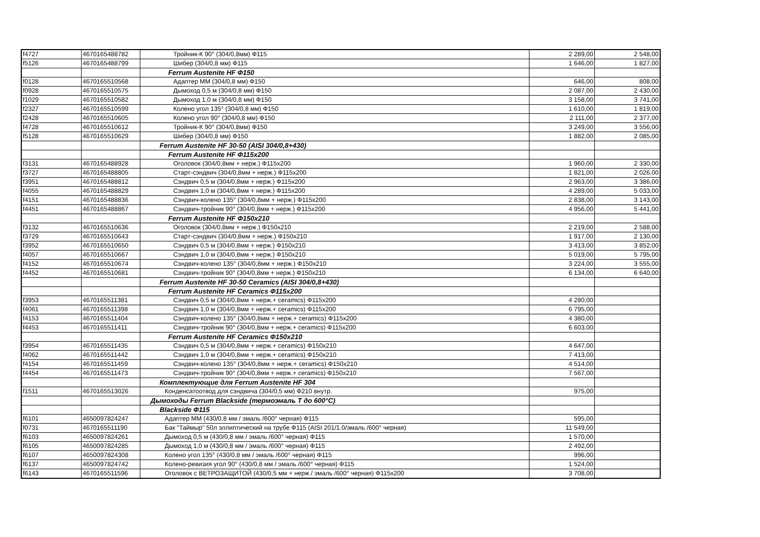| f4727 | 4670165488782 | Тройник-К 90° (304/0,8мм) Ф115 | 2 289,00 | 2 548,00 |
| f5126 | 4670165488799 | Шибер (304/0,8 мм) Ф115 | 1 646,00 | 1 827,00 |
| | | Ferrum Austenite HF Ф150 | | |
| f0128 | 4670165510568 | Адаптер ММ (304/0,8 мм) Ф150 | 646,00 | 808,00 |
| f0928 | 4670165510575 | Дымоход 0,5 м (304/0,8 мм) Ф150 | 2 087,00 | 2 430,00 |
| f1029 | 4670165510582 | Дымоход 1,0 м (304/0,8 мм) Ф150 | 3 158,00 | 3 741,00 |
| f2327 | 4670165510599 | Колено угол 135° (304/0,8 мм) Ф150 | 1 610,00 | 1 819,00 |
| f2428 | 4670165510605 | Колено угол 90° (304/0,8 мм) Ф150 | 2 111,00 | 2 377,00 |
| f4728 | 4670165510612 | Тройник-К 90° (304/0,8мм) Ф150 | 3 249,00 | 3 556,00 |
| f5128 | 4670165510629 | Шибер (304/0,8 мм) Ф150 | 1 882,00 | 2 085,00 |
| | | Ferrum Austenite HF 30-50 (AISI 304/0,8+430) | | |
| | | Ferrum Austenite HF Ф115х200 | | |
| f3131 | 4670165488928 | Оголовок (304/0,8мм + нерж.) Ф115х200 | 1 960,00 | 2 330,00 |
| f3727 | 4670165488805 | Старт-сэндвич (304/0,8мм + нерж.) Ф115х200 | 1 821,00 | 2 026,00 |
| f3951 | 4670165488812 | Сэндвич 0,5 м (304/0,8мм + нерж.) Ф115х200 | 2 963,00 | 3 386,00 |
| f4055 | 4670165488829 | Сэндвич 1,0 м (304/0,8мм + нерж.) Ф115х200 | 4 289,00 | 5 033,00 |
| f4151 | 4670165488836 | Сэндвич-колено 135° (304/0,8мм + нерж.) Ф115х200 | 2 838,00 | 3 143,00 |
| f4451 | 4670165488867 | Сэндвич-тройник 90° (304/0,8мм + нерж.) Ф115х200 | 4 956,00 | 5 441,00 |
| | | Ferrum Austenite HF Ф150х210 | | |
| f3132 | 4670165510636 | Оголовок (304/0,8мм + нерж.) Ф150х210 | 2 219,00 | 2 588,00 |
| f3729 | 4670165510643 | Старт-сэндвич (304/0,8мм + нерж.) Ф150х210 | 1 917,00 | 2 130,00 |
| f3952 | 4670165510650 | Сэндвич 0,5 м (304/0,8мм + нерж.) Ф150х210 | 3 413,00 | 3 852,00 |
| f4057 | 4670165510667 | Сэндвич 1,0 м (304/0,8мм + нерж.) Ф150х210 | 5 019,00 | 5 795,00 |
| f4152 | 4670165510674 | Сэндвич-колено 135° (304/0,8мм + нерж.) Ф150х210 | 3 224,00 | 3 555,00 |
| f4452 | 4670165510681 | Сэндвич-тройник 90° (304/0,8мм + нерж.) Ф150х210 | 6 134,00 | 6 640,00 |
| | | Ferrum Austenite HF 30-50 Ceramics (AISI 304/0,8+430) | | |
| | | Ferrum Austenite HF Ceramics Ф115х200 | | |
| f3953 | 4670165511381 | Сэндвич 0,5 м (304/0,8мм + нерж.+ ceramics) Ф115х200 | 4 280,00 | |
| f4061 | 4670165511398 | Сэндвич 1,0 м (304/0,8мм + нерж.+ ceramics) Ф115х200 | 6 795,00 | |
| f4153 | 4670165511404 | Сэндвич-колено 135° (304/0,8мм + нерж.+ ceramics) Ф115х200 | 4 380,00 | |
| f4453 | 4670165511411 | Сэндвич-тройник 90° (304/0,8мм + нерж.+ ceramics) Ф115х200 | 6 603,00 | |
| | | Ferrum Austenite HF Ceramics Ф150х210 | | |
| f3954 | 4670165511435 | Сэндвич 0,5 м (304/0,8мм + нерж.+ ceramics) Ф150х210 | 4 647,00 | |
| f4062 | 4670165511442 | Сэндвич 1,0 м (304/0,8мм + нерж.+ ceramics) Ф150х210 | 7 413,00 | |
| f4154 | 4670165511459 | Сэндвич-колено 135° (304/0,8мм + нерж.+ ceramics) Ф150х210 | 4 514,00 | |
| f4454 | 4670165511473 | Сэндвич-тройник 90° (304/0,8мм + нерж.+ ceramics) Ф150х210 | 7 567,00 | |
| | | Комплектующие для Ferrum Austenite HF 304 | | |
| f1511 | 4670165513026 | Конденсатоотвод для сэндвича (304/0,5 мм) Ф210 внутр. | 975,00 | |
| | | Дымоходы Ferrum Blackside (термоэмаль Т до 600°С) | | |
| | | Blackside Ф115 | | |
| f6101 | 4650097824247 | Адаптер ММ (430/0,8 мм / эмаль /600° черная) Ф115 | 595,00 | |
| f0731 | 4670165511190 | Бак "Таймыр" 50л эллиптический на трубе Ф115 (AISI 201/1.0/эмаль /600° черная) | 11 549,00 | |
| f6103 | 4650097824261 | Дымоход 0,5 м (430/0,8 мм / эмаль /600° черная) Ф115 | 1 570,00 | |
| f6105 | 4650097824285 | Дымоход 1,0 м (430/0,8 мм / эмаль /600° черная) Ф115 | 2 492,00 | |
| f6107 | 4650097824308 | Колено угол 135° (430/0,8 мм / эмаль /600° черная) Ф115 | 996,00 | |
| f6137 | 4650097824742 | Колено-ревизия угол 90° (430/0,8 мм / эмаль /600° черная) Ф115 | 1 524,00 | |
| f6143 | 4670165511596 | Оголовок с ВЕТРОЗАЩИТОЙ (430/0,5 мм + нерж / эмаль /600° черная) Ф115х200 | 3 708,00 | |